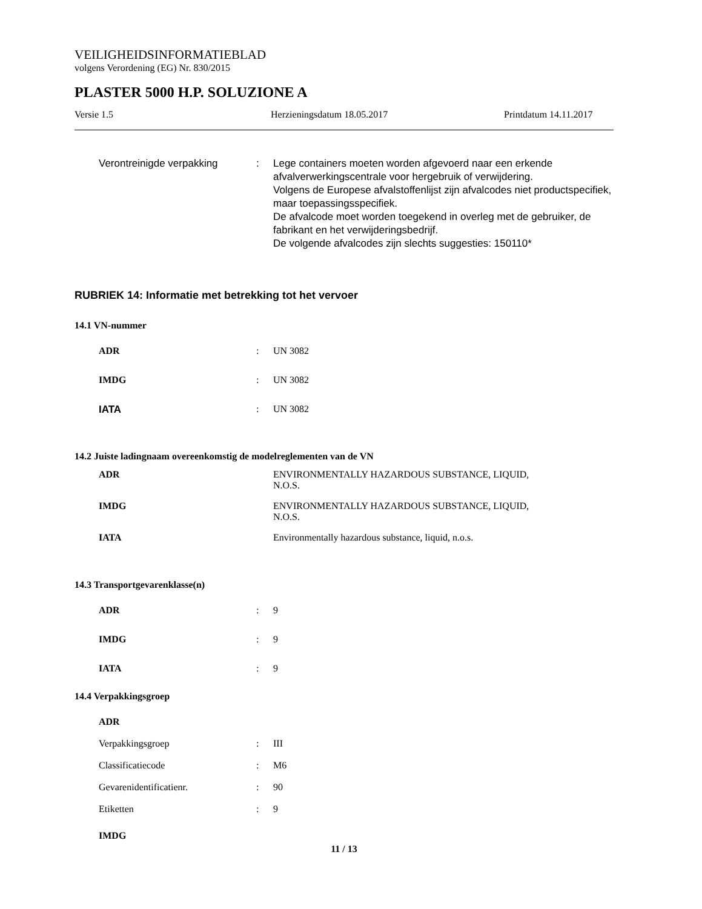VEILIGHEIDSINFORMATIEBLAD
volgens Verordening (EG) Nr. 830/2015
PLASTER 5000 H.P. SOLUZIONE A
Versie 1.5 Herzieningsdatum 18.05.2017 Printdatum 14.11.2017
Verontreinigde verpakking: Lege containers moeten worden afgevoerd naar een erkende afvalverwerkingscentrale voor hergebruik of verwijdering.
Volgens de Europese afvalstoffenlijst zijn afvalcodes niet productspecifiek, maar toepassingsspecifiek.
De afvalcode moet worden toegekend in overleg met de gebruiker, de fabrikant en het verwijderingsbedrijf.
De volgende afvalcodes zijn slechts suggesties: 150110*
RUBRIEK 14: Informatie met betrekking tot het vervoer
14.1 VN-nummer
ADR: UN 3082
IMDG: UN 3082
IATA: UN 3082
14.2 Juiste ladingnaam overeenkomstig de modelreglementen van de VN
ADR ENVIRONMENTALLY HAZARDOUS SUBSTANCE, LIQUID, N.O.S.
IMDG ENVIRONMENTALLY HAZARDOUS SUBSTANCE, LIQUID, N.O.S.
IATA Environmentally hazardous substance, liquid, n.o.s.
14.3 Transportgevarenklasse(n)
ADR: 9
IMDG: 9
IATA: 9
14.4 Verpakkingsgroep
ADR
Verpakkingsgroep: III
Classificatiecode: M6
Gevarenidentificatienr.: 90
Etiketten: 9
IMDG
11 / 13